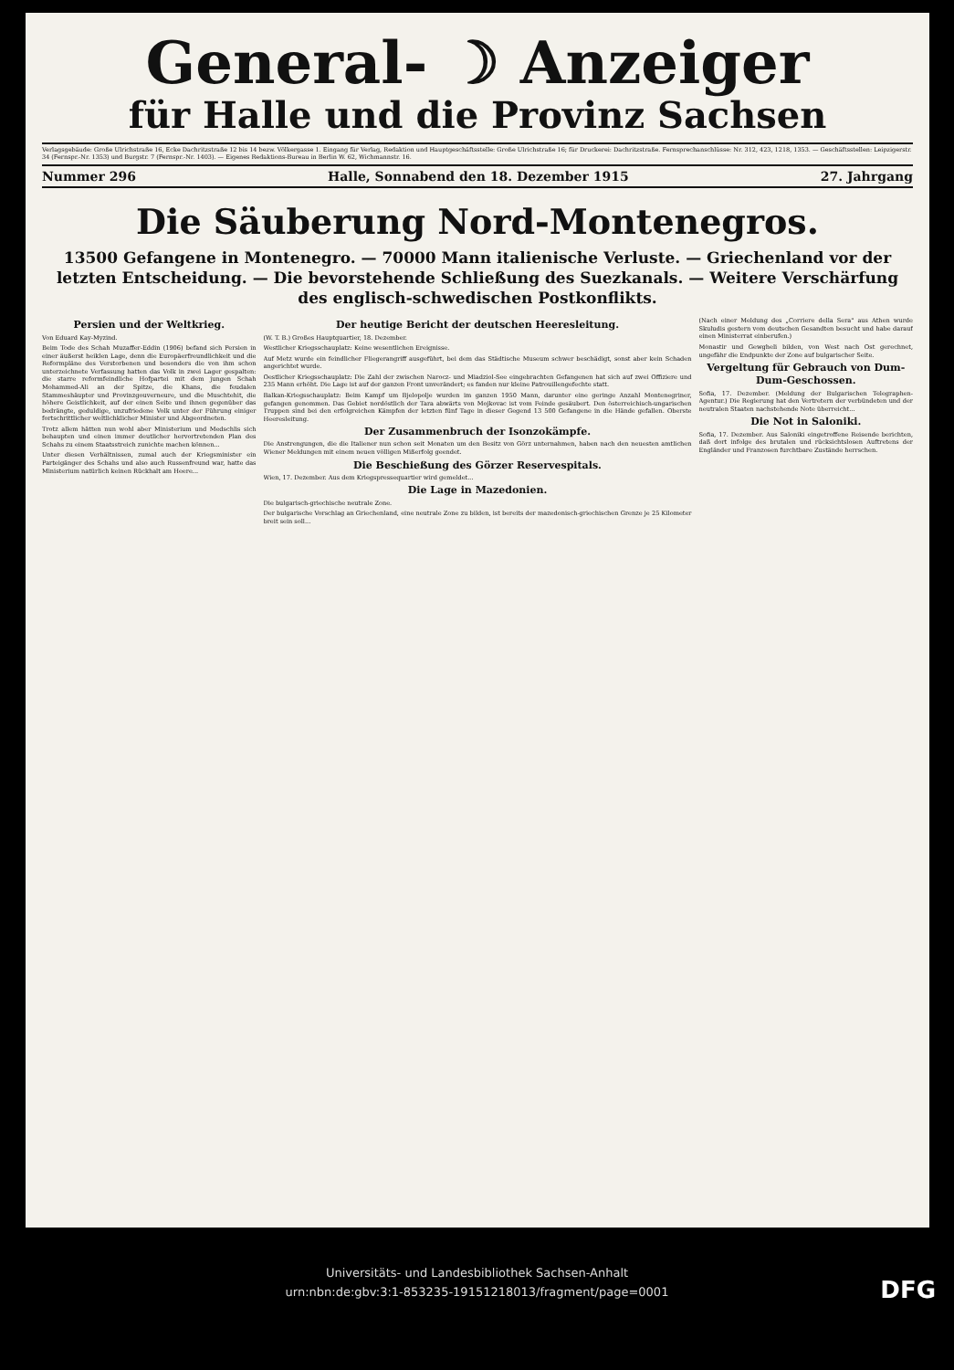General- ☽ Anzeiger
für Halle und die Provinz Sachsen
Verlagsgebäude: Große Ulrichstraße 16, Ecke Dachritzstraße 12 bis 14 bezw. Völkergasse 1. Eingang für Verlag, Redaktion und Hauptgeschäftsstelle: Große Ulrichstraße 16; für Druckerei: Dachritzstraße. Fernsprechanschlüsse: Nr. 312, 423, 1218, 1353. — Geschäftsstellen: Leipzigerstr. 34 (Fernspr.-Nr. 1353) und Burgstr. 7 (Fernspr.-Nr. 1403). — Eigenes Redaktions-Bureau in Berlin W. 62, Wichmannstr. 16.
Nummer 296 Halle, Sonnabend den 18. Dezember 1915 27. Jahrgang
Die Säuberung Nord-Montenegros.
13500 Gefangene in Montenegro. — 70000 Mann italienische Verluste. — Griechenland vor der letzten Entscheidung. — Die bevorstehende Schließung des Suezkanals. — Weitere Verschärfung des englisch-schwedischen Postkonflikts.
Persien und der Weltkrieg.
Von Eduard Kay-Myzind.
Beim Tode des Schah Muzaffer-Eddin (1906) befand sich Persien in einer äußerst heiklen Lage, denn die Europäerfreundlichkeit und die Reformpläne des Verstorbenen und besonders die von ihm schon unterzeichnete Verfassung hatten das Volk in zwei Lager gespalten: die starre reformfeindliche Hofpartei mit dem jungen Schah Mohammed-Ali an der Spitze, die Khans, die feudalen Stammeshäupter und Provinzgouverneure, und die Muschtehit, die höhere Geistlichkeit, auf der einen Seite und ihnen gegenüber das bedrängte, geduldige, unzufriedene Volk unter der Führung einiger fortschrittlicher weltlichklicher Minister und Abgeordneten.
Trotz allem hätten nun wohl aber Ministerium und Medschlis sich behaupten und einen immer deutlicher hervortretenden Plan des Schahs zu einem Staatsstreich zunichte machen können...
Unter diesen Verhältnissen, zumal auch der Kriegsminister ein Parteigänger des Schahs und also auch Russenfreund war, hatte das Ministerium natürlich keinen Rückhalt am Heere...
Der heutige Bericht der deutschen Heeresleitung.
(W. T. B.) Großes Hauptquartier, 18. Dezember.
Westlicher Kriegsschauplatz: Keine wesentlichen Ereignisse.
Auf Metz wurde ein feindlicher Fliegerangriff ausgeführt, bei dem das Städtische Museum schwer beschädigt, sonst aber kein Schaden angerichtet wurde.
Oestlicher Kriegsschauplatz: Die Zahl der zwischen Narocz- und Miadziol-See eingebrachten Gefangenen hat sich auf zwei Offiziere und 235 Mann erhöht. Die Lage ist auf der ganzen Front unverändert; es fanden nur kleine Patrouillengefechte statt.
Balkan-Kriegsschauplatz: Beim Kampf um Bjelopolje wurden im ganzen 1950 Mann, darunter eine geringe Anzahl Montenegriner, gefangen genommen. Das Gebiet nordöstlich der Tara abwärts von Mojkovac ist vom Feinde gesäubert. Den österreichisch-ungarischen Truppen sind bei den erfolgreichen Kämpfen der letzten fünf Tage in dieser Gegend 13 500 Gefangene in die Hände gefallen. Oberste Heeresleitung.
Der Zusammenbruch der Isonzokämpfe.
Die Anstrengungen, die die Italiener nun schon seit Monaten um den Besitz von Görz unternahmen, haben nach den neuesten amtlichen Wiener Meldungen mit einem neuen völligen Mißerfolg geendet.
Die Beschießung des Görzer Reservespitals.
Wien, 17. Dezember. Aus dem Kriegspressequartier wird gemeldet...
Die Lage in Mazedonien.
Die bulgarisch-griechische neutrale Zone.
Der bulgarische Vorschlag an Griechenland, eine neutrale Zone zu bilden, ist bereits der mazedonisch-griechischen Grenze je 25 Kilometer breit sein soll...
(Nach einer Meldung des „Corriere della Sera" aus Athen wurde Skuludis gestern vom deutschen Gesandten besucht und habe darauf einen Ministerrat einberufen.)
Monastir und Gewgheli bilden, von West nach Ost gerechnet, ungefähr die Endpunkte der Zone auf bulgarischer Seite.
Vergeltung für Gebrauch von Dum-Dum-Geschossen.
Sofia, 17. Dezember. (Meldung der Bulgarischen Telegraphen-Agentur.) Die Regierung hat den Vertretern der verbündeten und der neutralen Staaten nachstehende Note überreicht...
Die Not in Saloniki.
Sofia, 17. Dezember. Aus Saloniki eingetroffene Reisende berichten, daß dort infolge des brutalen und rücksichtslosen Auftretens der Engländer und Franzosen furchtbare Zustände herrschen.
Universitäts- und Landesbibliothek Sachsen-Anhalt
urn:nbn:de:gbv:3:1-853235-19151218013/fragment/page=0001
DFG